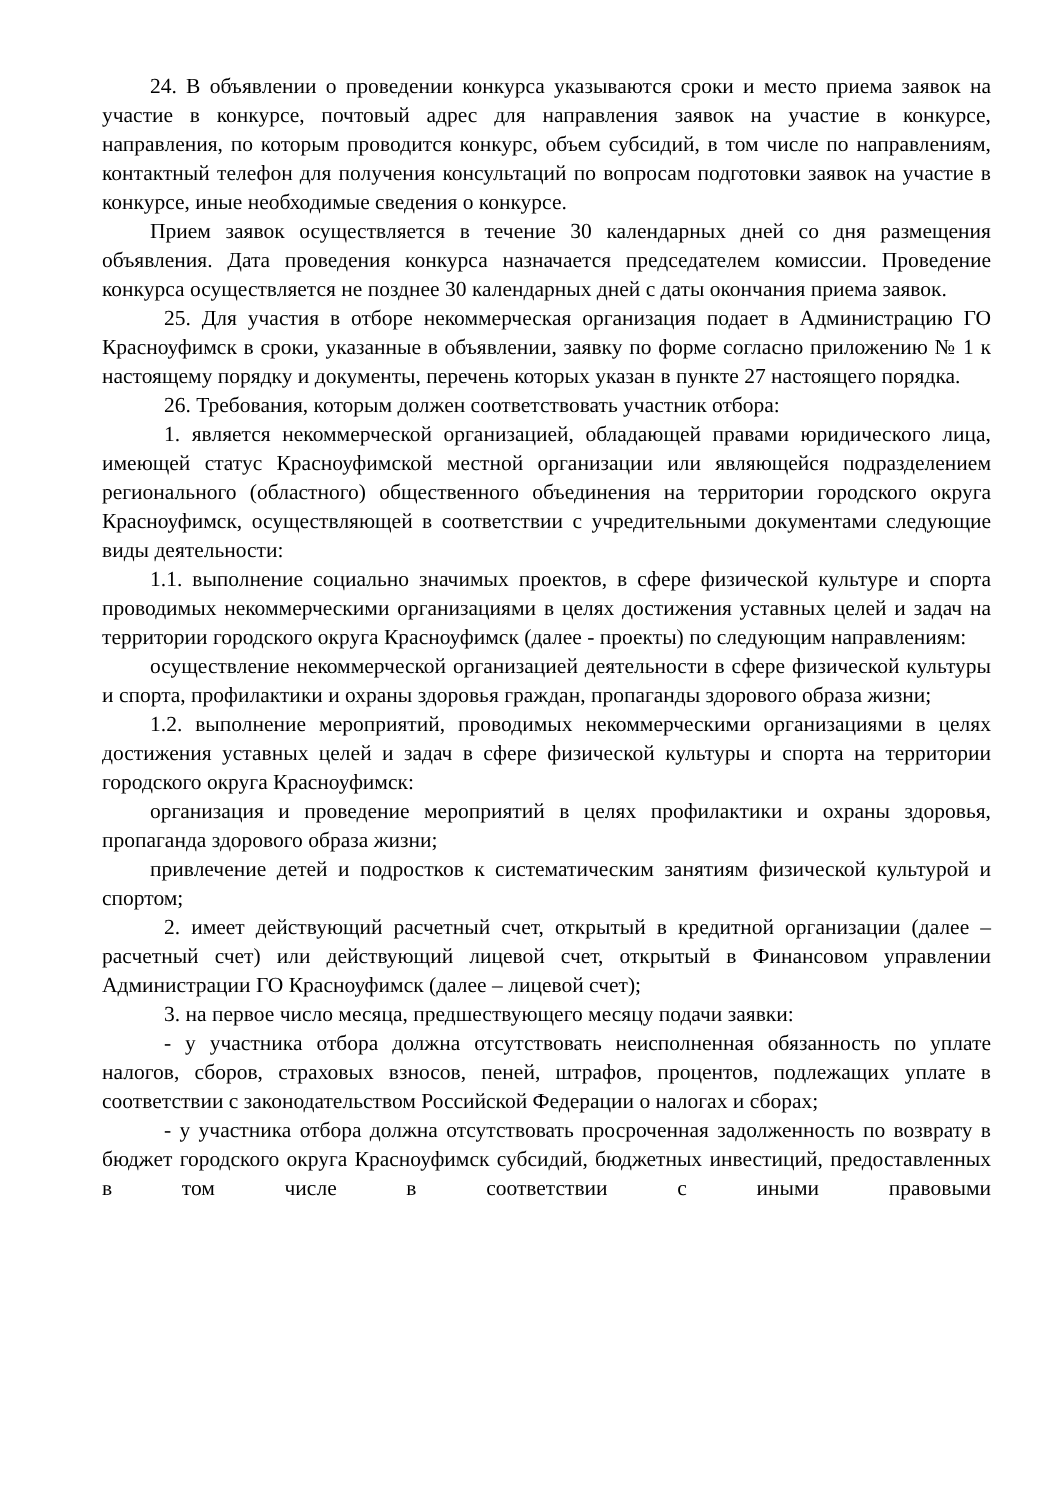24. В объявлении о проведении конкурса указываются сроки и место приема заявок на участие в конкурсе, почтовый адрес для направления заявок на участие в конкурсе, направления, по которым проводится конкурс, объем субсидий, в том числе по направлениям, контактный телефон для получения консультаций по вопросам подготовки заявок на участие в конкурсе, иные необходимые сведения о конкурсе.
Прием заявок осуществляется в течение 30 календарных дней со дня размещения объявления. Дата проведения конкурса назначается председателем комиссии. Проведение конкурса осуществляется не позднее 30 календарных дней с даты окончания приема заявок.
25. Для участия в отборе некоммерческая организация подает в Администрацию ГО Красноуфимск в сроки, указанные в объявлении, заявку по форме согласно приложению № 1 к настоящему порядку и документы, перечень которых указан в пункте 27 настоящего порядка.
26. Требования, которым должен соответствовать участник отбора:
1. является некоммерческой организацией, обладающей правами юридического лица, имеющей статус Красноуфимской местной организации или являющейся подразделением регионального (областного) общественного объединения на территории городского округа Красноуфимск, осуществляющей в соответствии с учредительными документами следующие виды деятельности:
1.1. выполнение социально значимых проектов, в сфере физической культуре и спорта проводимых некоммерческими организациями в целях достижения уставных целей и задач на территории городского округа Красноуфимск (далее - проекты) по следующим направлениям:
осуществление некоммерческой организацией деятельности в сфере физической культуры и спорта, профилактики и охраны здоровья граждан, пропаганды здорового образа жизни;
1.2. выполнение мероприятий, проводимых некоммерческими организациями в целях достижения уставных целей и задач в сфере физической культуры и спорта на территории городского округа Красноуфимск:
организация и проведение мероприятий в целях профилактики и охраны здоровья, пропаганда здорового образа жизни;
привлечение детей и подростков к систематическим занятиям физической культурой и спортом;
2. имеет действующий расчетный счет, открытый в кредитной организации (далее – расчетный счет) или действующий лицевой счет, открытый в Финансовом управлении Администрации ГО Красноуфимск (далее – лицевой счет);
3. на первое число месяца, предшествующего месяцу подачи заявки:
- у участника отбора должна отсутствовать неисполненная обязанность по уплате налогов, сборов, страховых взносов, пеней, штрафов, процентов, подлежащих уплате в соответствии с законодательством Российской Федерации о налогах и сборах;
- у участника отбора должна отсутствовать просроченная задолженность по возврату в бюджет городского округа Красноуфимск субсидий, бюджетных инвестиций, предоставленных в том числе в соответствии с иными правовыми